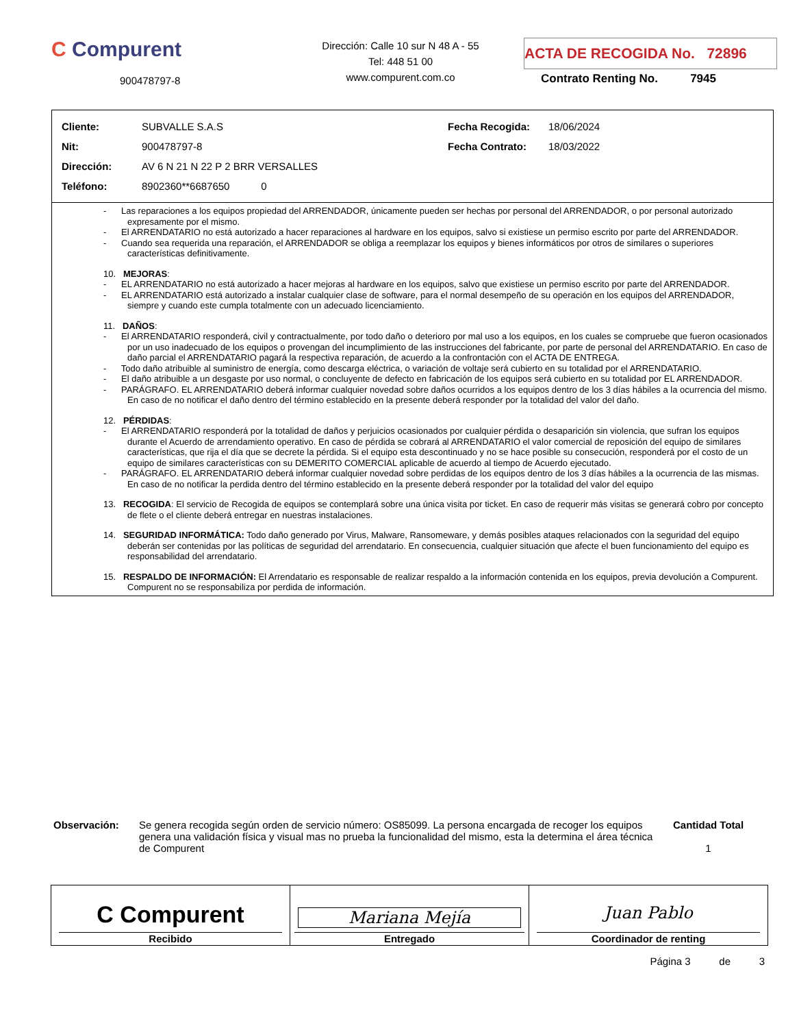C Compurent
900478797-8
Dirección: Calle 10 sur N 48 A - 55
Tel: 448 51 00
www.compurent.com.co
ACTA DE RECOGIDA No. 72896
Contrato Renting No. 7945
| Cliente: | SUBVALLE S.A.S | Fecha Recogida: | 18/06/2024 |
| Nit: | 900478797-8 | Fecha Contrato: | 18/03/2022 |
| Dirección: | AV 6 N 21 N 22 P 2 BRR VERSALLES | | |
| Teléfono: | 8902360**6687650 0 | | |
- Las reparaciones a los equipos propiedad del ARRENDADOR, únicamente pueden ser hechas por personal del ARRENDADOR, o por personal autorizado expresamente por el mismo.
- El ARRENDATARIO no está autorizado a hacer reparaciones al hardware en los equipos, salvo si existiese un permiso escrito por parte del ARRENDADOR.
- Cuando sea requerida una reparación, el ARRENDADOR se obliga a reemplazar los equipos y bienes informáticos por otros de similares o superiores características definitivamente.
10. MEJORAS:
- EL ARRENDATARIO no está autorizado a hacer mejoras al hardware en los equipos, salvo que existiese un permiso escrito por parte del ARRENDADOR.
- EL ARRENDATARIO está autorizado a instalar cualquier clase de software, para el normal desempeño de su operación en los equipos del ARRENDADOR, siempre y cuando este cumpla totalmente con un adecuado licenciamiento.
11. DAÑOS:
- El ARRENDATARIO responderá, civil y contractualmente, por todo daño o deterioro por mal uso a los equipos, en los cuales se compruebe que fueron ocasionados por un uso inadecuado de los equipos o provengan del incumplimiento de las instrucciones del fabricante, por parte de personal del ARRENDATARIO. En caso de daño parcial el ARRENDATARIO pagará la respectiva reparación, de acuerdo a la confrontación con el ACTA DE ENTREGA.
- Todo daño atribuible al suministro de energía, como descarga eléctrica, o variación de voltaje será cubierto en su totalidad por el ARRENDATARIO.
- El daño atribuible a un desgaste por uso normal, o concluyente de defecto en fabricación de los equipos será cubierto en su totalidad por EL ARRENDADOR.
- PARÁGRAFO. EL ARRENDATARIO deberá informar cualquier novedad sobre daños ocurridos a los equipos dentro de los 3 días hábiles a la ocurrencia del mismo. En caso de no notificar el daño dentro del término establecido en la presente deberá responder por la totalidad del valor del daño.
12. PÉRDIDAS:
- El ARRENDATARIO responderá por la totalidad de daños y perjuicios ocasionados por cualquier pérdida o desaparición sin violencia, que sufran los equipos durante el Acuerdo de arrendamiento operativo. En caso de pérdida se cobrará al ARRENDATARIO el valor comercial de reposición del equipo de similares características, que rija el día que se decrete la pérdida. Si el equipo esta descontinuado y no se hace posible su consecución, responderá por el costo de un equipo de similares características con su DEMERITO COMERCIAL aplicable de acuerdo al tiempo de Acuerdo ejecutado.
- PARÁGRAFO. EL ARRENDATARIO deberá informar cualquier novedad sobre perdidas de los equipos dentro de los 3 días hábiles a la ocurrencia de las mismas. En caso de no notificar la perdida dentro del término establecido en la presente deberá responder por la totalidad del valor del equipo
13. RECOGIDA: El servicio de Recogida de equipos se contemplará sobre una única visita por ticket. En caso de requerir más visitas se generará cobro por concepto de flete o el cliente deberá entregar en nuestras instalaciones.
14. SEGURIDAD INFORMÁTICA: Todo daño generado por Virus, Malware, Ransomeware, y demás posibles ataques relacionados con la seguridad del equipo deberán ser contenidas por las políticas de seguridad del arrendatario. En consecuencia, cualquier situación que afecte el buen funcionamiento del equipo es responsabilidad del arrendatario.
15. RESPALDO DE INFORMACIÓN: El Arrendatario es responsable de realizar respaldo a la información contenida en los equipos, previa devolución a Compurent. Compurent no se responsabiliza por perdida de información.
Observación: Se genera recogida según orden de servicio número: OS85099. La persona encargada de recoger los equipos genera una validación física y visual mas no prueba la funcionalidad del mismo, esta la determina el área técnica de Compurent
Cantidad Total
1
| C Compurent Recibido | Mariana Mejía Entregado | Juan Pablo Coordinador de renting |
Página 3 de 3